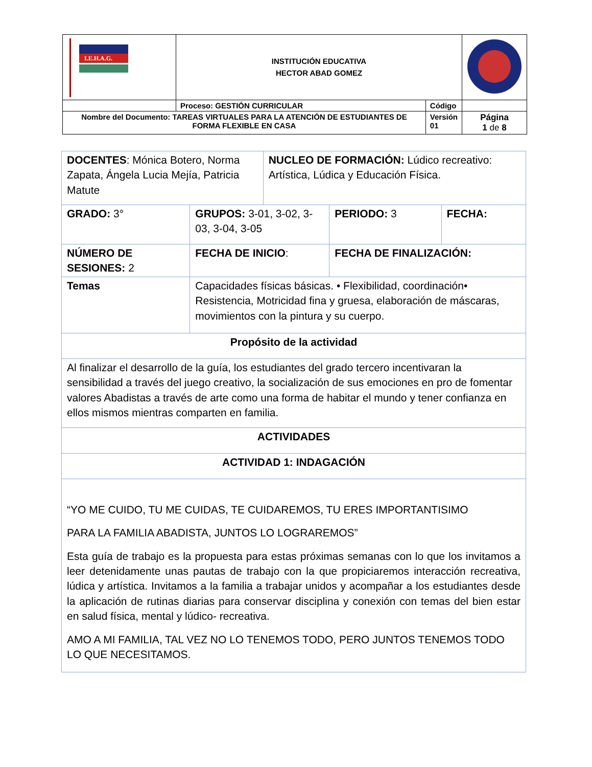| I.E.H.A.G. | INSTITUCIÓN EDUCATIVA HECTOR ABAD GOMEZ | | |
| | Proceso: GESTIÓN CURRICULAR | Código | |
| Nombre del Documento: TAREAS VIRTUALES PARA LA ATENCIÓN DE ESTUDIANTES DE FORMA FLEXIBLE EN CASA | | Versión 01 | Página 1 de 8 |
| DOCENTES : Mónica Botero, Norma Zapata, Ángela Lucia Mejía, Patricia Matute | | | NUCLEO DE FORMACIÓN: Lúdico recreativo: Artística, Lúdica y Educación Física. | | |
| GRADO: 3° | GRUPOS: 3-01, 3-02, 3-03, 3-04, 3-05 | | | PERIODO: 3 | FECHA: |
| NÚMERO DE SESIONES: 2 | | FECHA DE INICIO : | | FECHA DE FINALIZACIÓN: | |
| Temas | Capacidades físicas básicas. • Flexibilidad, coordinación• Resistencia, Motricidad fina y gruesa, elaboración de máscaras, movimientos con la pintura y su cuerpo. | | | | |
| Propósito de la actividad | | | | | |
| Al finalizar el desarrollo de la guía, los estudiantes del grado tercero incentivaran la sensibilidad a través del juego creativo, la socialización de sus emociones en pro de fomentar valores Abadistas a través de arte como una forma de habitar el mundo y tener confianza en ellos mismos mientras comparten en familia. | | | | | |
| ACTIVIDADES | | | | | |
| ACTIVIDAD 1: INDAGACIÓN | | | | | |
| “YO ME CUIDO, TU ME CUIDAS, TE CUIDAREMOS, TU ERES IMPORTANTISIMO PARA LA FAMILIA ABADISTA, JUNTOS LO LOGRAREMOS” Esta guía de trabajo es la propuesta para estas próximas semanas con lo que los invitamos a leer detenidamente unas pautas de trabajo con la que propiciaremos interacción recreativa, lúdica y artística. Invitamos a la familia a trabajar unidos y acompañar a los estudiantes desde la aplicación de rutinas diarias para conservar disciplina y conexión con temas del bien estar en salud física, mental y lúdico- recreativa. AMO A MI FAMILIA, TAL VEZ NO LO TENEMOS TODO, PERO JUNTOS TENEMOS TODO LO QUE NECESITAMOS. | | | | | |